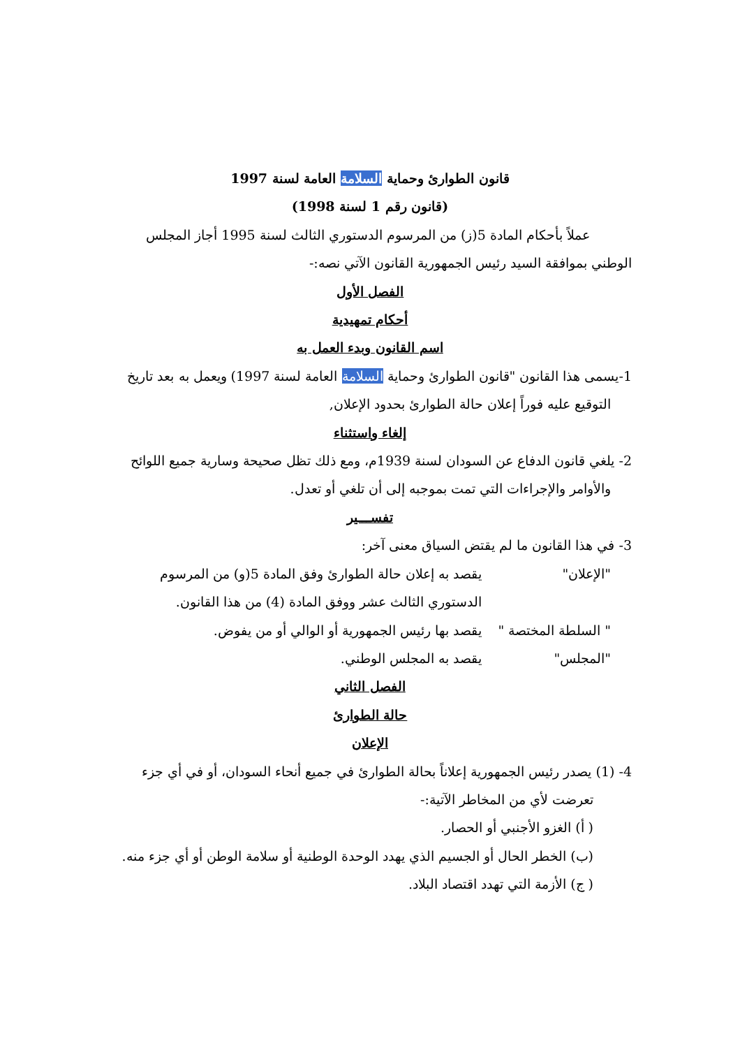قانون الطوارئ وحماية السلامة العامة لسنة 1997
(قانون رقم 1 لسنة 1998)
عملاً بأحكام المادة 5(ز) من المرسوم الدستوري الثالث لسنة 1995 أجاز المجلس
الوطني بموافقة السيد رئيس الجمهورية القانون الآتي نصه:-
الفصل الأول
أحكام تمهيدية
اسم القانون وبدء العمل به
1-يسمى هذا القانون "قانون الطوارئ وحماية السلامة العامة لسنة 1997) ويعمل به بعد تاريخ
التوقيع عليه فوراً إعلان حالة الطوارئ بحدود الإعلان,
إلغاء واستثناء
2- يلغي قانون الدفاع عن السودان لسنة 1939م، ومع ذلك تظل صحيحة وسارية جميع اللوائح
والأوامر والإجراءات التي تمت بموجبه إلى أن تلغي أو تعدل.
تفســـير
3- في هذا القانون ما لم يقتض السياق معنى آخر:
"الإعلان" يقصد به إعلان حالة الطوارئ وفق المادة 5(و) من المرسوم
الدستوري الثالث عشر ووفق المادة (4) من هذا القانون.
" السلطة المختصة " يقصد بها رئيس الجمهورية أو الوالي أو من يفوض.
"المجلس" يقصد به المجلس الوطني.
الفصل الثاني
حالة الطوارئ
الإعلان
4- (1) يصدر رئيس الجمهورية إعلاناً بحالة الطوارئ في جميع أنحاء السودان، أو في أي جزء
تعرضت لأي من المخاطر الآتية:-
( أ) الغزو الأجنبي أو الحصار.
(ب) الخطر الحال أو الجسيم الذي يهدد الوحدة الوطنية أو سلامة الوطن أو أي جزء منه.
( ج) الأزمة التي تهدد اقتصاد البلاد.